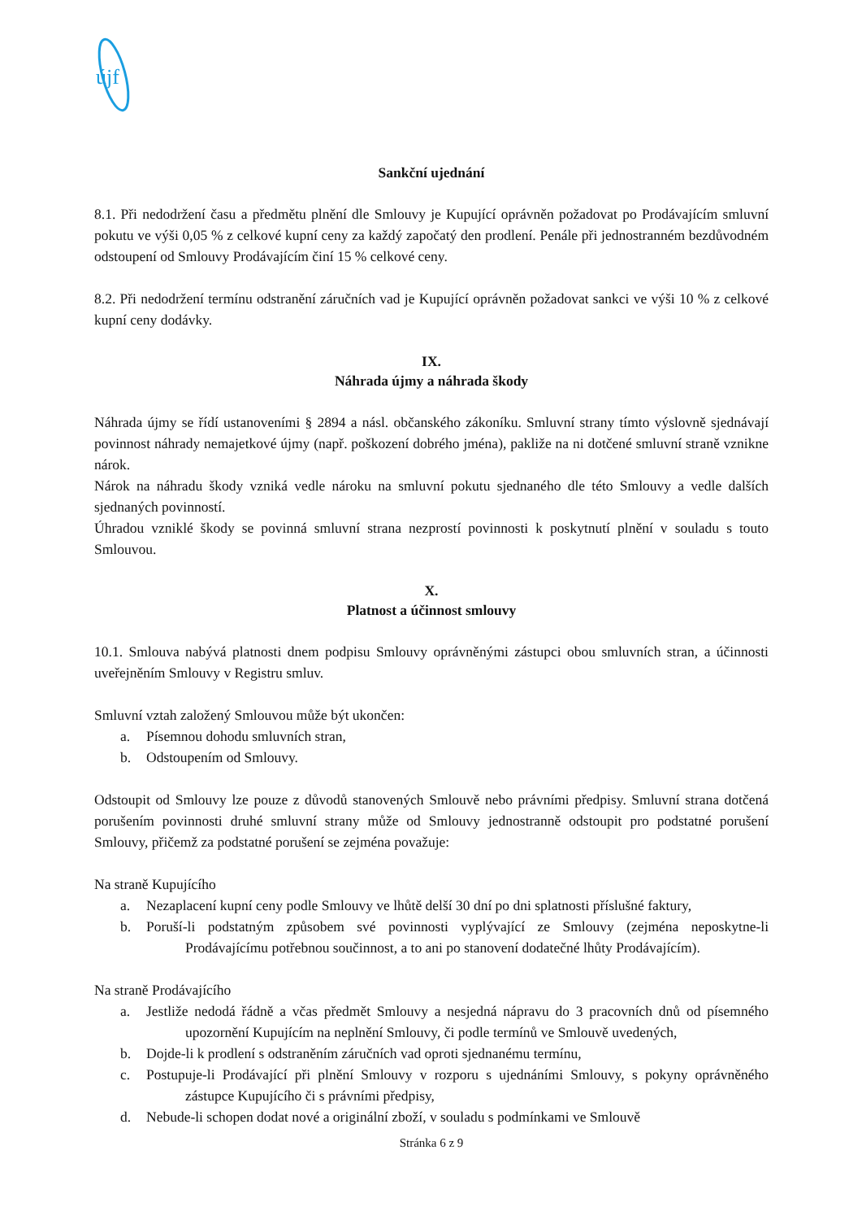újf
Sankční ujednání
8.1. Při nedodržení času a předmětu plnění dle Smlouvy je Kupující oprávněn požadovat po Prodávajícím smluvní pokutu ve výši 0,05 % z celkové kupní ceny za každý započatý den prodlení. Penále při jednostranném bezdůvodném odstoupení od Smlouvy Prodávajícím činí 15 % celkové ceny.
8.2. Při nedodržení termínu odstranění záručních vad je Kupující oprávněn požadovat sankci ve výši 10 % z celkové kupní ceny dodávky.
IX.
Náhrada újmy a náhrada škody
Náhrada újmy se řídí ustanoveními § 2894 a násl. občanského zákoníku. Smluvní strany tímto výslovně sjednávají povinnost náhrady nemajetkové újmy (např. poškození dobrého jména), pakliže na ni dotčené smluvní straně vznikne nárok.
Nárok na náhradu škody vzniká vedle nároku na smluvní pokutu sjednaného dle této Smlouvy a vedle dalších sjednaných povinností.
Úhradou vzniklé škody se povinná smluvní strana nezprostí povinnosti k poskytnutí plnění v souladu s touto Smlouvou.
X.
Platnost a účinnost smlouvy
10.1. Smlouva nabývá platnosti dnem podpisu Smlouvy oprávněnými zástupci obou smluvních stran, a účinnosti uveřejněním Smlouvy v Registru smluv.
Smluvní vztah založený Smlouvou může být ukončen:
a. Písemnou dohodu smluvních stran,
b. Odstoupením od Smlouvy.
Odstoupit od Smlouvy lze pouze z důvodů stanovených Smlouvě nebo právními předpisy. Smluvní strana dotčená porušením povinnosti druhé smluvní strany může od Smlouvy jednostranně odstoupit pro podstatné porušení Smlouvy, přičemž za podstatné porušení se zejména považuje:
Na straně Kupujícího
a. Nezaplacení kupní ceny podle Smlouvy ve lhůtě delší 30 dní po dni splatnosti příslušné faktury,
b. Poruší-li podstatným způsobem své povinnosti vyplývající ze Smlouvy (zejména neposkytne-li Prodávajícímu potřebnou součinnost, a to ani po stanovení dodatečné lhůty Prodávajícím).
Na straně Prodávajícího
a. Jestliže nedodá řádně a včas předmět Smlouvy a nesjedná nápravu do 3 pracovních dnů od písemného upozornění Kupujícím na neplnění Smlouvy, či podle termínů ve Smlouvě uvedených,
b. Dojde-li k prodlení s odstraněním záručních vad oproti sjednanému termínu,
c. Postupuje-li Prodávající při plnění Smlouvy v rozporu s ujednáními Smlouvy, s pokyny oprávněného zástupce Kupujícího či s právními předpisy,
d. Nebude-li schopen dodat nové a originální zboží, v souladu s podmínkami ve Smlouvě
Stránka 6 z 9